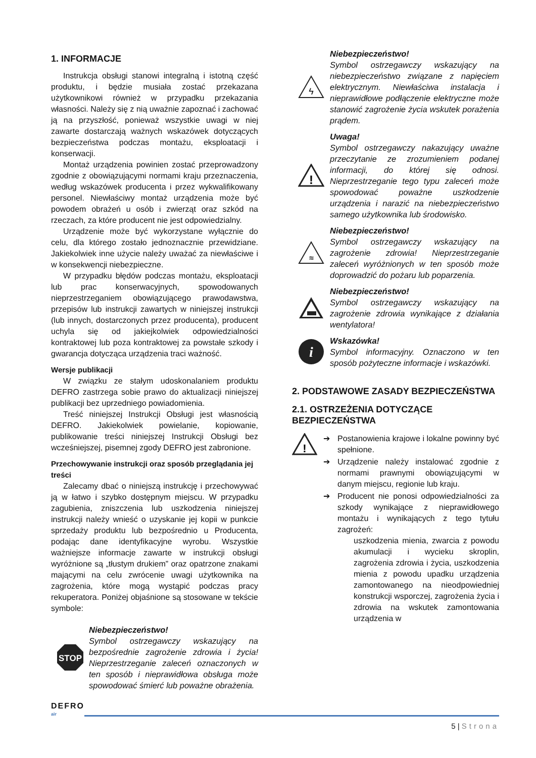1. INFORMACJE
Instrukcja obsługi stanowi integralną i istotną część produktu, i będzie musiała zostać przekazana użytkownikowi również w przypadku przekazania własności. Należy się z nią uważnie zapoznać i zachować ją na przyszłość, ponieważ wszystkie uwagi w niej zawarte dostarczają ważnych wskazówek dotyczących bezpieczeństwa podczas montażu, eksploatacji i konserwacji.
Montaż urządzenia powinien zostać przeprowadzony zgodnie z obowiązującymi normami kraju przeznaczenia, według wskazówek producenta i przez wykwalifikowany personel. Niewłaściwy montaż urządzenia może być powodem obrażeń u osób i zwierząt oraz szkód na rzeczach, za które producent nie jest odpowiedzialny.
Urządzenie może być wykorzystane wyłącznie do celu, dla którego zostało jednoznacznie przewidziane. Jakiekolwiek inne użycie należy uważać za niewłaściwe i w konsekwencji niebezpieczne.
W przypadku błędów podczas montażu, eksploatacji lub prac konserwacyjnych, spowodowanych nieprzestrzeganiem obowiązującego prawodawstwa, przepisów lub instrukcji zawartych w niniejszej instrukcji (lub innych, dostarczonych przez producenta), producent uchyla się od jakiejkolwiek odpowiedzialności kontraktowej lub poza kontraktowej za powstałe szkody i gwarancja dotycząca urządzenia traci ważność.
Wersje publikacji
W związku ze stałym udoskonalaniem produktu DEFRO zastrzega sobie prawo do aktualizacji niniejszej publikacji bez uprzedniego powiadomienia.
Treść niniejszej Instrukcji Obsługi jest własnością DEFRO. Jakiekolwiek powielanie, kopiowanie, publikowanie treści niniejszej Instrukcji Obsługi bez wcześniejszej, pisemnej zgody DEFRO jest zabronione.
Przechowywanie instrukcji oraz sposób przeglądania jej treści
Zalecamy dbać o niniejszą instrukcję i przechowywać ją w łatwo i szybko dostępnym miejscu. W przypadku zagubienia, zniszczenia lub uszkodzenia niniejszej instrukcji należy wnieść o uzyskanie jej kopii w punkcie sprzedaży produktu lub bezpośrednio u Producenta, podając dane identyfikacyjne wyrobu. Wszystkie ważniejsze informacje zawarte w instrukcji obsługi wyróżnione są „tłustym drukiem” oraz opatrzone znakami mającymi na celu zwrócenie uwagi użytkownika na zagrożenia, które mogą wystąpić podczas pracy rekuperatora. Poniżej objaśnione są stosowane w tekście symbole:
STOP
Niebezpieczeństwo!
Symbol ostrzegawczy wskazujący na bezpośrednie zagrożenie zdrowia i życia! Nieprzestrzeganie zaleceń oznaczonych w ten sposób i nieprawidłowa obsługa może spowodować śmierć lub poważne obrażenia.
ϟ
Niebezpieczeństwo!
Symbol ostrzegawczy wskazujący na niebezpieczeństwo związane z napięciem elektrycznym. Niewłaściwa instalacja i nieprawidłowe podłączenie elektryczne może stanowić zagrożenie życia wskutek porażenia prądem.
!
Uwaga!
Symbol ostrzegawczy nakazujący uważne przeczytanie ze zrozumieniem podanej informacji, do której się odnosi. Nieprzestrzeganie tego typu zaleceń może spowodować poważne uszkodzenie urządzenia i narazić na niebezpieczeństwo samego użytkownika lub środowisko.
≋
Niebezpieczeństwo!
Symbol ostrzegawczy wskazujący na zagrożenie zdrowia! Nieprzestrzeganie zaleceń wyróżnionych w ten sposób może doprowadzić do pożaru lub poparzenia.
Niebezpieczeństwo!
Symbol ostrzegawczy wskazujący na zagrożenie zdrowia wynikające z działania wentylatora!
i
Wskazówka!
Symbol informacyjny. Oznaczono w ten sposób pożyteczne informacje i wskazówki.
2. PODSTAWOWE ZASADY BEZPIECZEŃSTWA
2.1. OSTRZEŻENIA DOTYCZĄCE BEZPIECZEŃSTWA
!
➔ Postanowienia krajowe i lokalne powinny być spełnione.
➔ Urządzenie należy instalować zgodnie z normami prawnymi obowiązującymi w danym miejscu, regionie lub kraju.
➔ Producent nie ponosi odpowiedzialności za szkody wynikające z nieprawidłowego montażu i wynikających z tego tytułu zagrożeń:
uszkodzenia mienia, zwarcia z powodu akumulacji i wycieku skroplin, zagrożenia zdrowia i życia, uszkodzenia mienia z powodu upadku urządzenia zamontowanego na nieodpowiedniej konstrukcji wsporczej, zagrożenia życia i zdrowia na wskutek zamontowania urządzenia w
DEFRO
air
5 | Strona